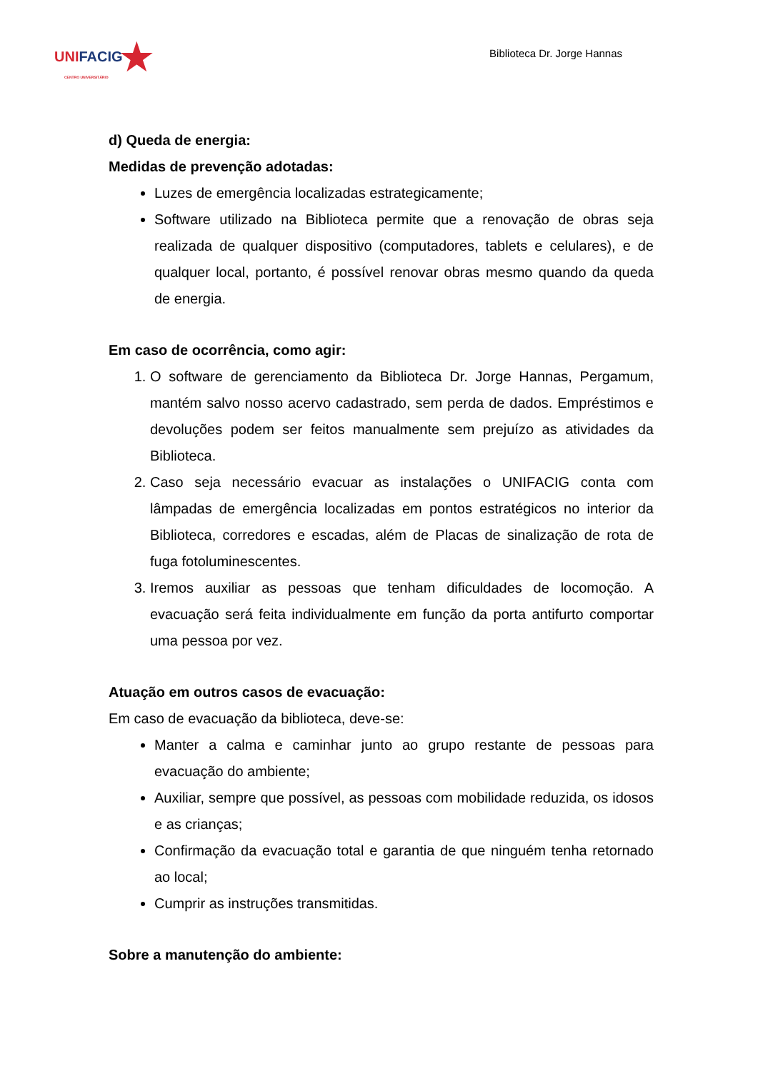UNIFACIG★
CENTRO UNIVERSITÁRIO
Biblioteca Dr. Jorge Hannas
d) Queda de energia:
Medidas de prevenção adotadas:
Luzes de emergência localizadas estrategicamente;
Software utilizado na Biblioteca permite que a renovação de obras seja realizada de qualquer dispositivo (computadores, tablets e celulares), e de qualquer local, portanto, é possível renovar obras mesmo quando da queda de energia.
Em caso de ocorrência, como agir:
1. O software de gerenciamento da Biblioteca Dr. Jorge Hannas, Pergamum, mantém salvo nosso acervo cadastrado, sem perda de dados. Empréstimos e devoluções podem ser feitos manualmente sem prejuízo as atividades da Biblioteca.
2. Caso seja necessário evacuar as instalações o UNIFACIG conta com lâmpadas de emergência localizadas em pontos estratégicos no interior da Biblioteca, corredores e escadas, além de Placas de sinalização de rota de fuga fotoluminescentes.
3. Iremos auxiliar as pessoas que tenham dificuldades de locomoção. A evacuação será feita individualmente em função da porta antifurto comportar uma pessoa por vez.
Atuação em outros casos de evacuação:
Em caso de evacuação da biblioteca, deve-se:
Manter a calma e caminhar junto ao grupo restante de pessoas para evacuação do ambiente;
Auxiliar, sempre que possível, as pessoas com mobilidade reduzida, os idosos e as crianças;
Confirmação da evacuação total e garantia de que ninguém tenha retornado ao local;
Cumprir as instruções transmitidas.
Sobre a manutenção do ambiente: